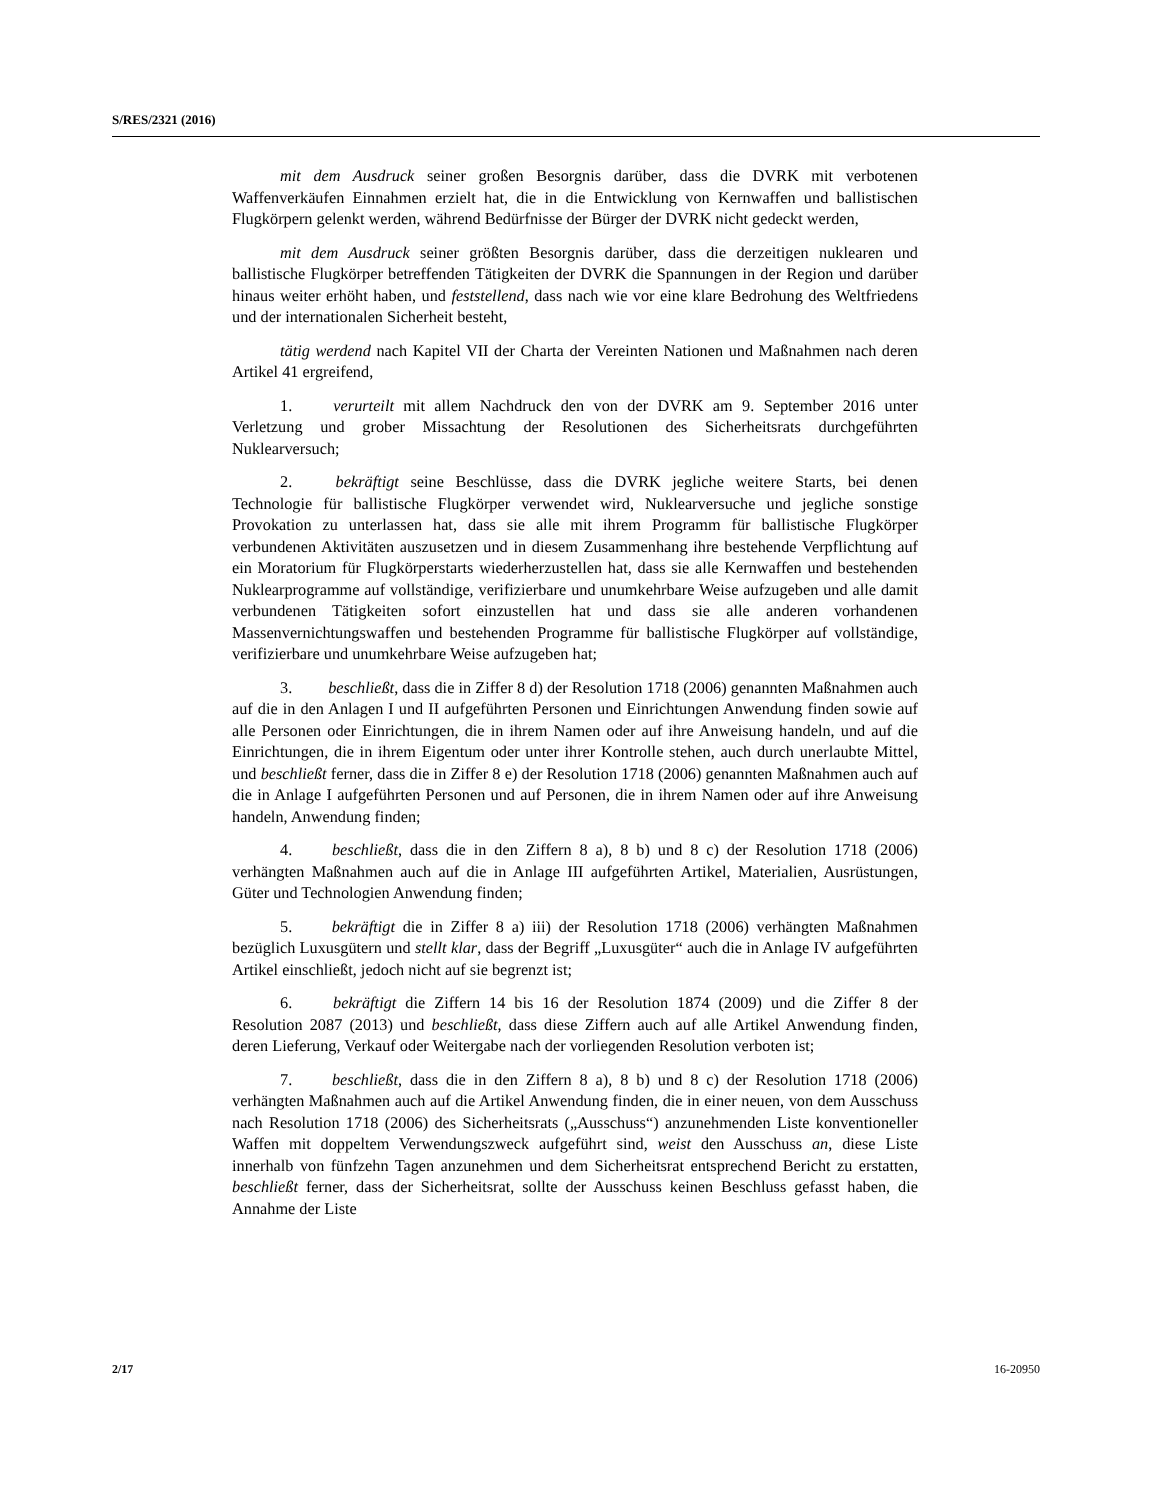S/RES/2321 (2016)
mit dem Ausdruck seiner großen Besorgnis darüber, dass die DVRK mit verbotenen Waffenverkäufen Einnahmen erzielt hat, die in die Entwicklung von Kernwaffen und ballistischen Flugkörpern gelenkt werden, während Bedürfnisse der Bürger der DVRK nicht gedeckt werden,
mit dem Ausdruck seiner größten Besorgnis darüber, dass die derzeitigen nuklearen und ballistische Flugkörper betreffenden Tätigkeiten der DVRK die Spannungen in der Region und darüber hinaus weiter erhöht haben, und feststellend, dass nach wie vor eine klare Bedrohung des Weltfriedens und der internationalen Sicherheit besteht,
tätig werdend nach Kapitel VII der Charta der Vereinten Nationen und Maßnahmen nach deren Artikel 41 ergreifend,
1. verurteilt mit allem Nachdruck den von der DVRK am 9. September 2016 unter Verletzung und grober Missachtung der Resolutionen des Sicherheitsrats durchgeführten Nuklearversuch;
2. bekräftigt seine Beschlüsse, dass die DVRK jegliche weitere Starts, bei denen Technologie für ballistische Flugkörper verwendet wird, Nuklearversuche und jegliche sonstige Provokation zu unterlassen hat, dass sie alle mit ihrem Programm für ballistische Flugkörper verbundenen Aktivitäten auszusetzen und in diesem Zusammenhang ihre bestehende Verpflichtung auf ein Moratorium für Flugkörperstarts wiederherzustellen hat, dass sie alle Kernwaffen und bestehenden Nuklearprogramme auf vollständige, verifizierbare und unumkehrbare Weise aufzugeben und alle damit verbundenen Tätigkeiten sofort einzustellen hat und dass sie alle anderen vorhandenen Massenvernichtungswaffen und bestehenden Programme für ballistische Flugkörper auf vollständige, verifizierbare und unumkehrbare Weise aufzugeben hat;
3. beschließt, dass die in Ziffer 8 d) der Resolution 1718 (2006) genannten Maßnahmen auch auf die in den Anlagen I und II aufgeführten Personen und Einrichtungen Anwendung finden sowie auf alle Personen oder Einrichtungen, die in ihrem Namen oder auf ihre Anweisung handeln, und auf die Einrichtungen, die in ihrem Eigentum oder unter ihrer Kontrolle stehen, auch durch unerlaubte Mittel, und beschließt ferner, dass die in Ziffer 8 e) der Resolution 1718 (2006) genannten Maßnahmen auch auf die in Anlage I aufgeführten Personen und auf Personen, die in ihrem Namen oder auf ihre Anweisung handeln, Anwendung finden;
4. beschließt, dass die in den Ziffern 8 a), 8 b) und 8 c) der Resolution 1718 (2006) verhängten Maßnahmen auch auf die in Anlage III aufgeführten Artikel, Materialien, Ausrüstungen, Güter und Technologien Anwendung finden;
5. bekräftigt die in Ziffer 8 a) iii) der Resolution 1718 (2006) verhängten Maßnahmen bezüglich Luxusgütern und stellt klar, dass der Begriff „Luxusgüter“ auch die in Anlage IV aufgeführten Artikel einschließt, jedoch nicht auf sie begrenzt ist;
6. bekräftigt die Ziffern 14 bis 16 der Resolution 1874 (2009) und die Ziffer 8 der Resolution 2087 (2013) und beschließt, dass diese Ziffern auch auf alle Artikel Anwendung finden, deren Lieferung, Verkauf oder Weitergabe nach der vorliegenden Resolution verboten ist;
7. beschließt, dass die in den Ziffern 8 a), 8 b) und 8 c) der Resolution 1718 (2006) verhängten Maßnahmen auch auf die Artikel Anwendung finden, die in einer neuen, von dem Ausschuss nach Resolution 1718 (2006) des Sicherheitsrats („Ausschuss“) anzunehmenden Liste konventioneller Waffen mit doppeltem Verwendungszweck aufgeführt sind, weist den Ausschuss an, diese Liste innerhalb von fünfzehn Tagen anzunehmen und dem Sicherheitsrat entsprechend Bericht zu erstatten, beschließt ferner, dass der Sicherheitsrat, sollte der Ausschuss keinen Beschluss gefasst haben, die Annahme der Liste
2/17 16-20950